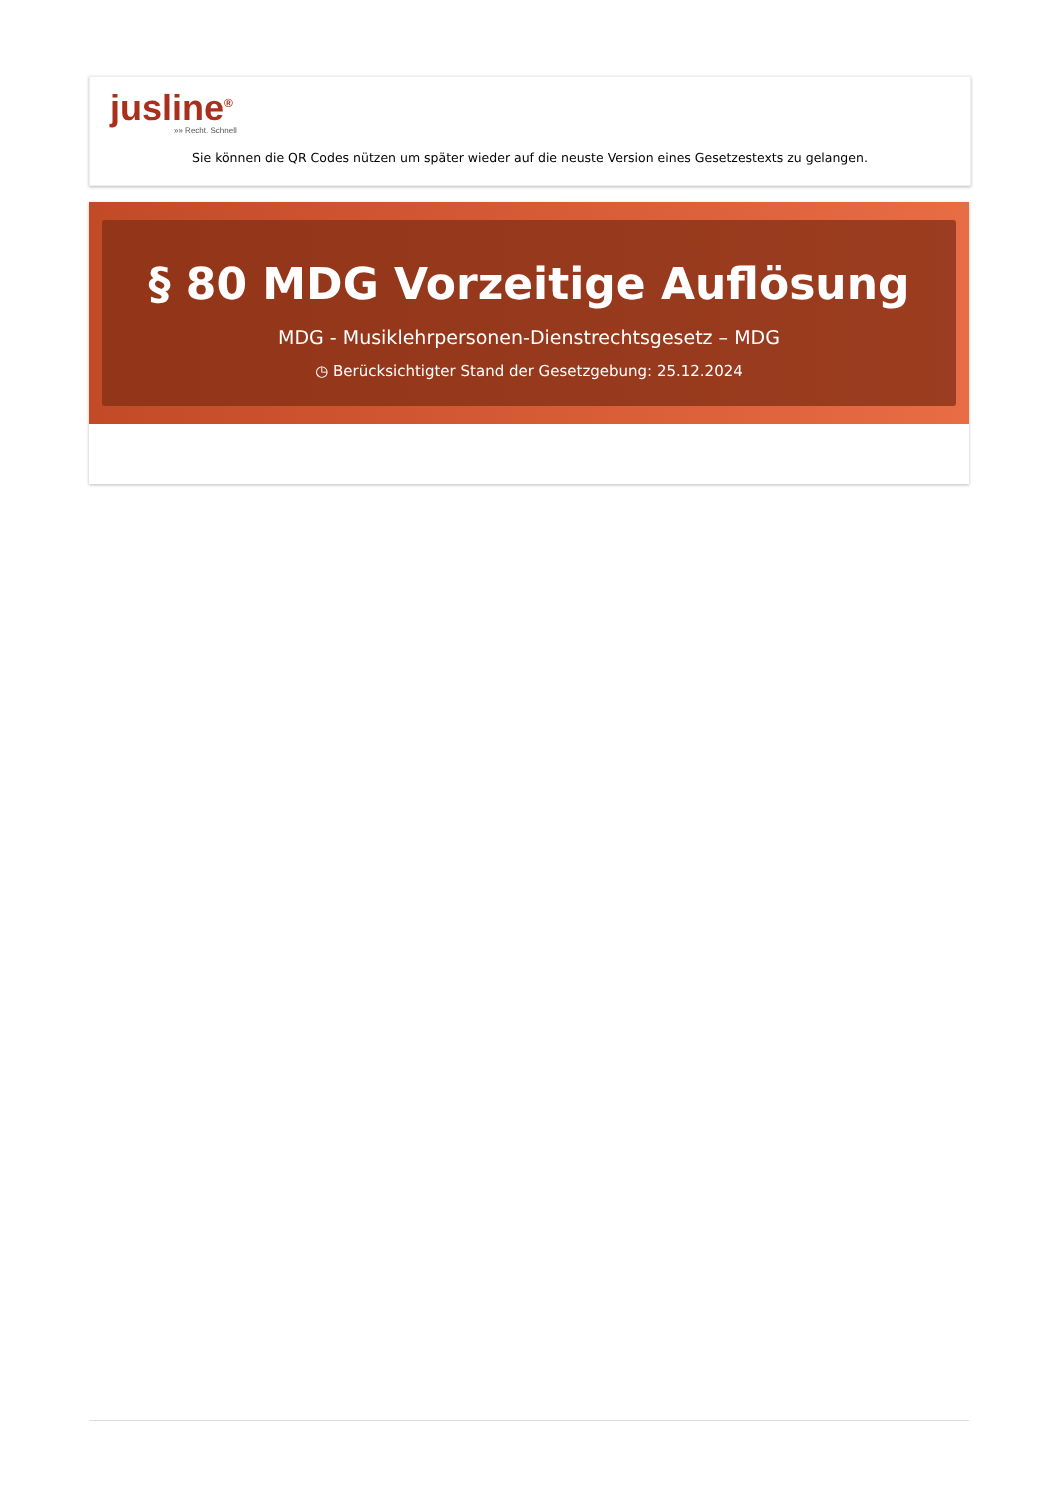jusline<sup>®</sup>
»» Recht. Schnell
Sie können die QR Codes nützen um später wieder auf die neuste Version eines Gesetzestexts zu gelangen.
§ 80 MDG Vorzeitige Auflösung
MDG - Musiklehrpersonen-Dienstrechtsgesetz – MDG
◷ Berücksichtigter Stand der Gesetzgebung: 25.12.2024